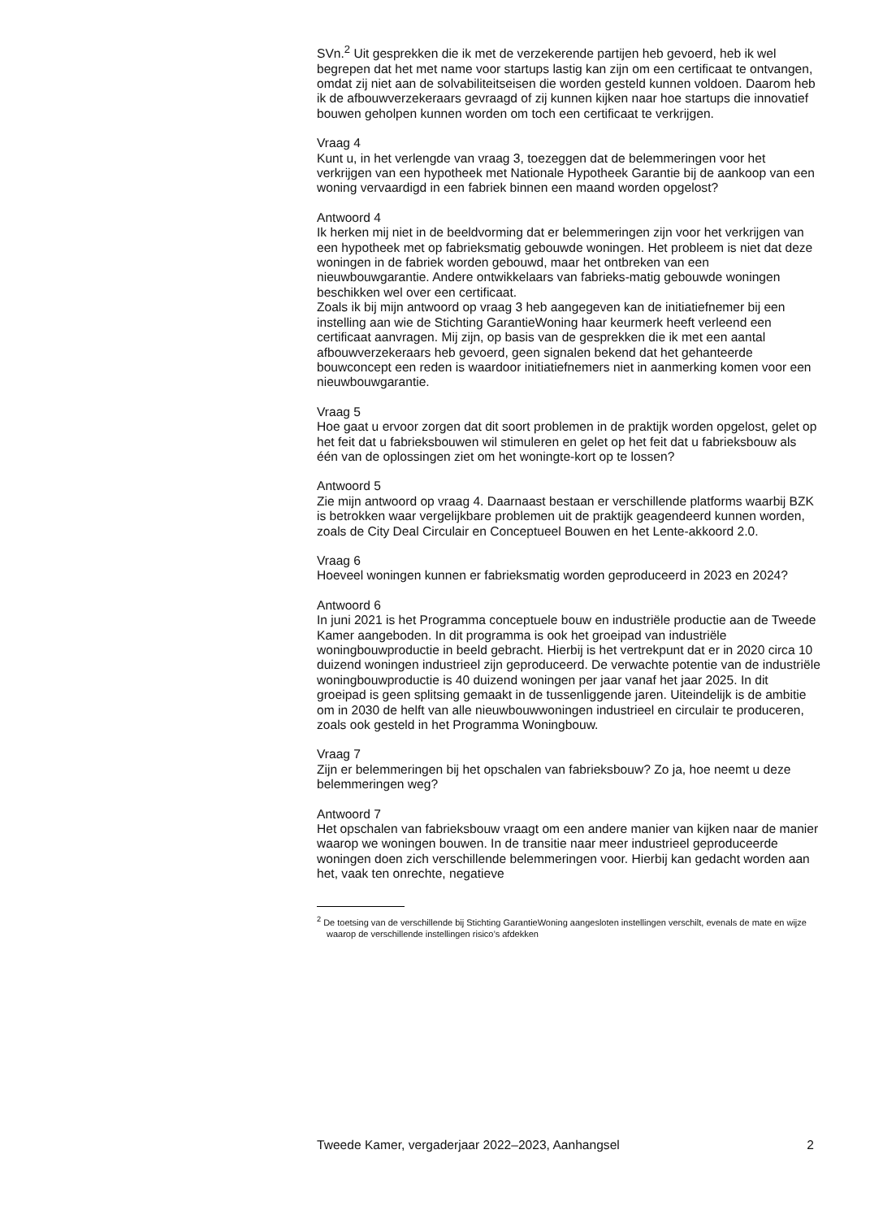SVn.<sup>2</sup> Uit gesprekken die ik met de verzekerende partijen heb gevoerd, heb ik wel begrepen dat het met name voor startups lastig kan zijn om een certificaat te ontvangen, omdat zij niet aan de solvabiliteitseisen die worden gesteld kunnen voldoen. Daarom heb ik de afbouwverzekeraars gevraagd of zij kunnen kijken naar hoe startups die innovatief bouwen geholpen kunnen worden om toch een certificaat te verkrijgen.
Vraag 4
Kunt u, in het verlengde van vraag 3, toezeggen dat de belemmeringen voor het verkrijgen van een hypotheek met Nationale Hypotheek Garantie bij de aankoop van een woning vervaardigd in een fabriek binnen een maand worden opgelost?
Antwoord 4
Ik herken mij niet in de beeldvorming dat er belemmeringen zijn voor het verkrijgen van een hypotheek met op fabrieksmatig gebouwde woningen. Het probleem is niet dat deze woningen in de fabriek worden gebouwd, maar het ontbreken van een nieuwbouwgarantie. Andere ontwikkelaars van fabrieks-matig gebouwde woningen beschikken wel over een certificaat.
Zoals ik bij mijn antwoord op vraag 3 heb aangegeven kan de initiatiefnemer bij een instelling aan wie de Stichting GarantieWoning haar keurmerk heeft verleend een certificaat aanvragen. Mij zijn, op basis van de gesprekken die ik met een aantal afbouwverzekeraars heb gevoerd, geen signalen bekend dat het gehanteerde bouwconcept een reden is waardoor initiatiefnemers niet in aanmerking komen voor een nieuwbouwgarantie.
Vraag 5
Hoe gaat u ervoor zorgen dat dit soort problemen in de praktijk worden opgelost, gelet op het feit dat u fabrieksbouwen wil stimuleren en gelet op het feit dat u fabrieksbouw als één van de oplossingen ziet om het woningte-kort op te lossen?
Antwoord 5
Zie mijn antwoord op vraag 4. Daarnaast bestaan er verschillende platforms waarbij BZK is betrokken waar vergelijkbare problemen uit de praktijk geagendeerd kunnen worden, zoals de City Deal Circulair en Conceptueel Bouwen en het Lente-akkoord 2.0.
Vraag 6
Hoeveel woningen kunnen er fabrieksmatig worden geproduceerd in 2023 en 2024?
Antwoord 6
In juni 2021 is het Programma conceptuele bouw en industriële productie aan de Tweede Kamer aangeboden. In dit programma is ook het groeipad van industriële woningbouwproductie in beeld gebracht. Hierbij is het vertrekpunt dat er in 2020 circa 10 duizend woningen industrieel zijn geproduceerd. De verwachte potentie van de industriële woningbouwproductie is 40 duizend woningen per jaar vanaf het jaar 2025. In dit groeipad is geen splitsing gemaakt in de tussenliggende jaren. Uiteindelijk is de ambitie om in 2030 de helft van alle nieuwbouwwoningen industrieel en circulair te produceren, zoals ook gesteld in het Programma Woningbouw.
Vraag 7
Zijn er belemmeringen bij het opschalen van fabrieksbouw? Zo ja, hoe neemt u deze belemmeringen weg?
Antwoord 7
Het opschalen van fabrieksbouw vraagt om een andere manier van kijken naar de manier waarop we woningen bouwen. In de transitie naar meer industrieel geproduceerde woningen doen zich verschillende belemmeringen voor. Hierbij kan gedacht worden aan het, vaak ten onrechte, negatieve
<sup>2</sup> De toetsing van de verschillende bij Stichting GarantieWoning aangesloten instellingen verschilt, evenals de mate en wijze waarop de verschillende instellingen risico’s afdekken
Tweede Kamer, vergaderjaar 2022–2023, Aanhangsel 2